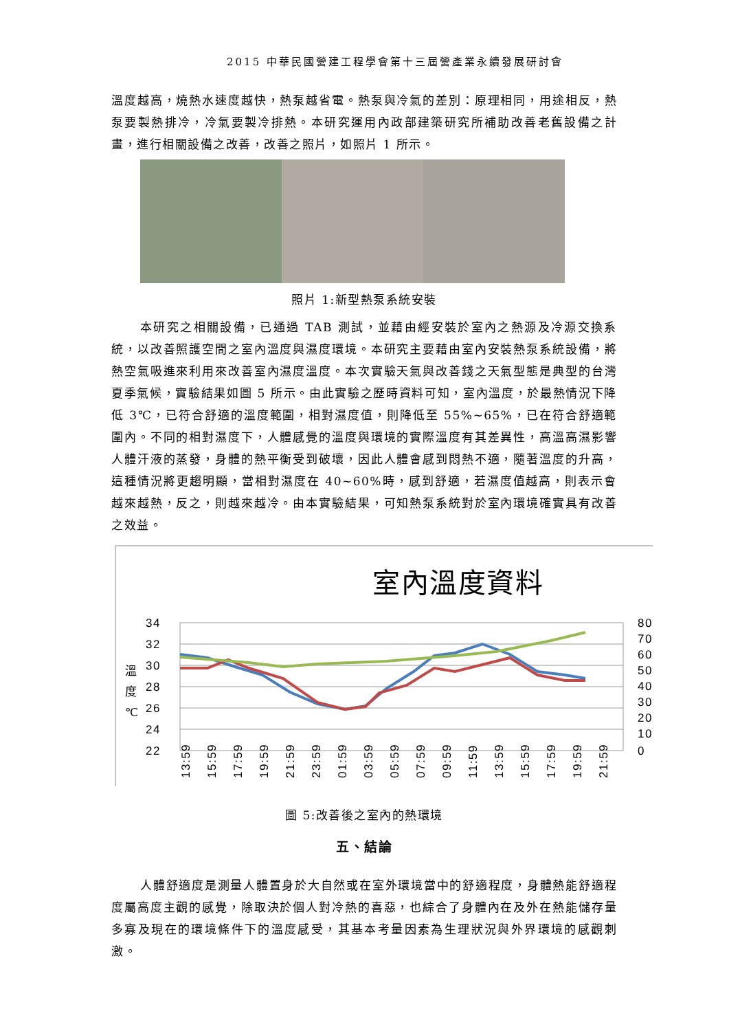2015 中華民國營建工程學會第十三屆營產業永續發展研討會
溫度越高，燒熱水速度越快，熱泵越省電。熱泵與冷氣的差別：原理相同，用途相反，熱泵要製熱排冷，冷氣要製冷排熱。本研究運用內政部建築研究所補助改善老舊設備之計畫，進行相關設備之改善，改善之照片，如照片 1 所示。
照片 1:新型熱泵系統安裝
本研究之相關設備，已通過 TAB 測試，並藉由經安裝於室內之熱源及冷源交換系統，以改善照護空間之室內溫度與濕度環境。本研究主要藉由室內安裝熱泵系統設備，將熱空氣吸進來利用來改善室內濕度溫度。本次實驗天氣與改善錢之天氣型態是典型的台灣夏季氣候，實驗結果如圖 5 所示。由此實驗之歷時資料可知，室內溫度，於最熱情況下降低 3℃，已符合舒適的溫度範圍，相對濕度值，則降低至 55%~65%，已在符合舒適範圍內。不同的相對濕度下，人體感覺的溫度與環境的實際溫度有其差異性，高溫高濕影響人體汗液的蒸發，身體的熱平衡受到破壞，因此人體會感到悶熱不適，隨著溫度的升高，這種情況將更趨明顯，當相對濕度在 40~60%時，感到舒適，若濕度值越高，則表示會越來越熱，反之，則越來越冷。由本實驗結果，可知熱泵系統對於室內環境確實具有改善之效益。
室內溫度資料
34
32
30
28
26
24
22
溫
度
℃
80
70
60
50
40
30
20
10
0
13:59
15:59
17:59
19:59
21:59
23:59
01:59
03:59
05:59
07:59
09:59
11:59
13:59
15:59
17:59
19:59
21:59
圖 5:改善後之室內的熱環境
五、結論
人體舒適度是測量人體置身於大自然或在室外環境當中的舒適程度，身體熱能舒適程度屬高度主觀的感覺，除取決於個人對冷熱的喜惡，也綜合了身體內在及外在熱能儲存量多寡及現在的環境條件下的溫度感受，其基本考量因素為生理狀況與外界環境的感觀刺激。